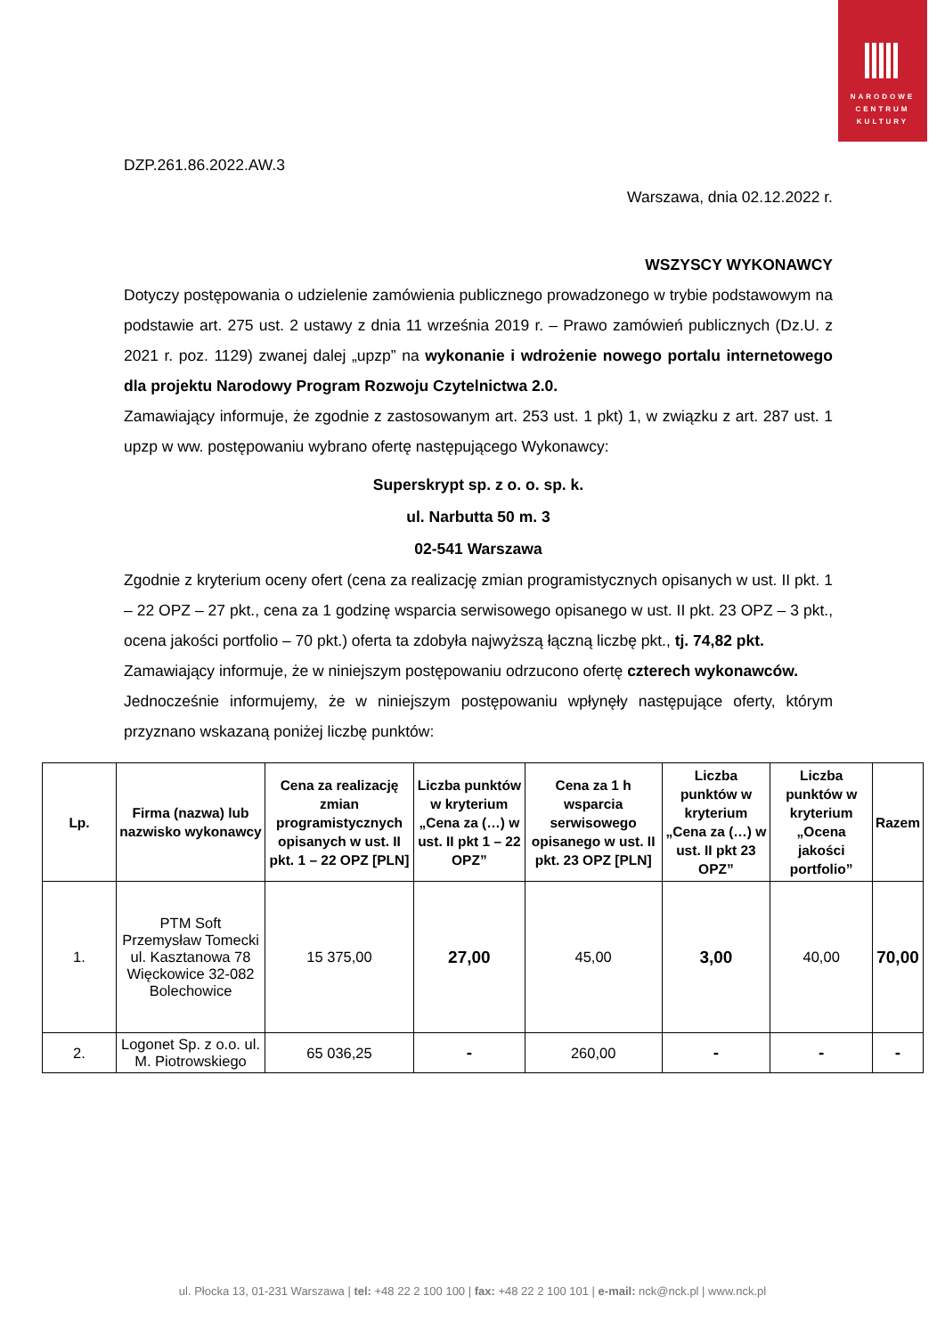NARODOWE
CENTRUM
KULTURY
DZP.261.86.2022.AW.3
Warszawa, dnia 02.12.2022 r.
WSZYSCY WYKONAWCY
Dotyczy postępowania o udzielenie zamówienia publicznego prowadzonego w trybie podstawowym na podstawie art. 275 ust. 2 ustawy z dnia 11 września 2019 r. – Prawo zamówień publicznych (Dz.U. z 2021 r. poz. 1129) zwanej dalej „upzp” na wykonanie i wdrożenie nowego portalu internetowego dla projektu Narodowy Program Rozwoju Czytelnictwa 2.0.
Zamawiający informuje, że zgodnie z zastosowanym art. 253 ust. 1 pkt) 1, w związku z art. 287 ust. 1 upzp w ww. postępowaniu wybrano ofertę następującego Wykonawcy:
Superskrypt sp. z o. o. sp. k.
ul. Narbutta 50 m. 3
02-541 Warszawa
Zgodnie z kryterium oceny ofert (cena za realizację zmian programistycznych opisanych w ust. II pkt. 1 – 22 OPZ – 27 pkt., cena za 1 godzinę wsparcia serwisowego opisanego w ust. II pkt. 23 OPZ – 3 pkt., ocena jakości portfolio – 70 pkt.) oferta ta zdobyła najwyższą łączną liczbę pkt., tj. 74,82 pkt.
Zamawiający informuje, że w niniejszym postępowaniu odrzucono ofertę czterech wykonawców.
Jednocześnie informujemy, że w niniejszym postępowaniu wpłynęły następujące oferty, którym przyznano wskazaną poniżej liczbę punktów:
| Lp. | Firma (nazwa) lub nazwisko wykonawcy | Cena za realizację zmian programistycznych opisanych w ust. II pkt. 1 – 22 OPZ [PLN] | Liczba punktów w kryterium „Cena za (…) w ust. II pkt 1 – 22 OPZ” | Cena za 1 h wsparcia serwisowego opisanego w ust. II pkt. 23 OPZ [PLN] | Liczba punktów w kryterium „Cena za (…) w ust. II pkt 23 OPZ” | Liczba punktów w kryterium „Ocena jakości portfolio” | Razem |
| --- | --- | --- | --- | --- | --- | --- | --- |
| 1. | PTM Soft Przemysław Tomecki ul. Kasztanowa 78 Więckowice 32-082 Bolechowice | 15 375,00 | 27,00 | 45,00 | 3,00 | 40,00 | 70,00 |
| 2. | Logonet Sp. z o.o. ul. M. Piotrowskiego | 65 036,25 | - | 260,00 | - | - | - |
ul. Płocka 13, 01-231 Warszawa | tel: +48 22 2 100 100 | fax: +48 22 2 100 101 | e-mail: nck@nck.pl | www.nck.pl